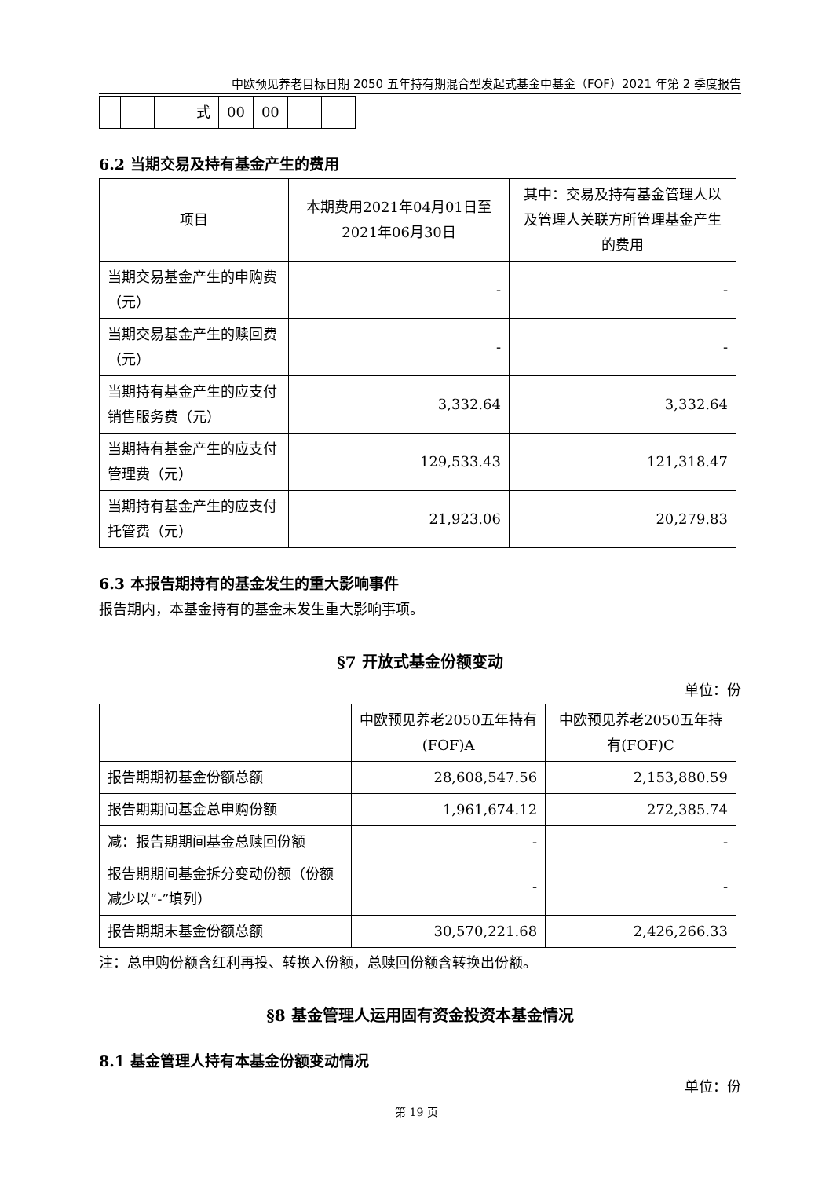中欧预见养老目标日期 2050 五年持有期混合型发起式基金中基金（FOF）2021 年第 2 季度报告
| | | | 式 | 00 | 00 | | |
6.2 当期交易及持有基金产生的费用
| 项目 | 本期费用2021年04月01日至2021年06月30日 | 其中：交易及持有基金管理人以及管理人关联方所管理基金产生的费用 |
| --- | --- | --- |
| 当期交易基金产生的申购费（元） | - | - |
| 当期交易基金产生的赎回费（元） | - | - |
| 当期持有基金产生的应支付销售服务费（元） | 3,332.64 | 3,332.64 |
| 当期持有基金产生的应支付管理费（元） | 129,533.43 | 121,318.47 |
| 当期持有基金产生的应支付托管费（元） | 21,923.06 | 20,279.83 |
6.3 本报告期持有的基金发生的重大影响事件
报告期内，本基金持有的基金未发生重大影响事项。
§7 开放式基金份额变动
单位：份
| | 中欧预见养老2050五年持有(FOF)A | 中欧预见养老2050五年持有(FOF)C |
| --- | --- | --- |
| 报告期期初基金份额总额 | 28,608,547.56 | 2,153,880.59 |
| 报告期期间基金总申购份额 | 1,961,674.12 | 272,385.74 |
| 减：报告期期间基金总赎回份额 | - | - |
| 报告期期间基金拆分变动份额（份额减少以“-”填列） | - | - |
| 报告期期末基金份额总额 | 30,570,221.68 | 2,426,266.33 |
注：总申购份额含红利再投、转换入份额，总赎回份额含转换出份额。
§8 基金管理人运用固有资金投资本基金情况
8.1 基金管理人持有本基金份额变动情况
单位：份
第 19 页